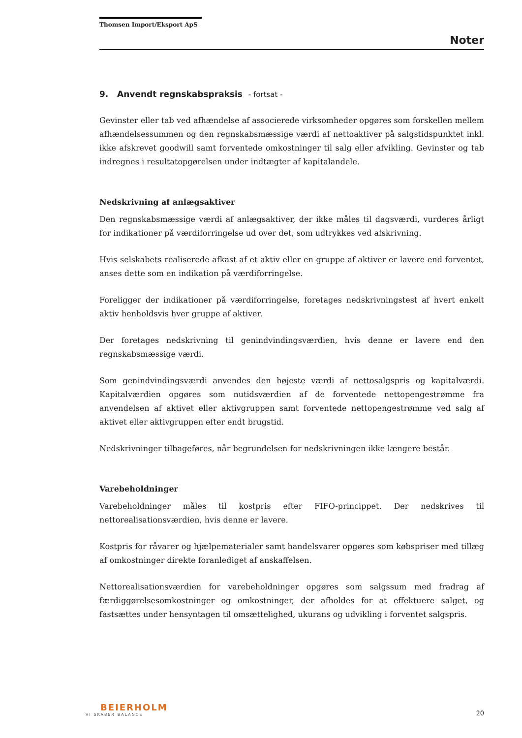Thomsen Import/Eksport ApS
Noter
9. Anvendt regnskabspraksis - fortsat -
Gevinster eller tab ved afhændelse af associerede virksomheder opgøres som forskellen mellem afhændelsessummen og den regnskabsmæssige værdi af nettoaktiver på salgstidspunktet inkl. ikke afskrevet goodwill samt forventede omkostninger til salg eller afvikling. Gevinster og tab indregnes i resultatopgørelsen under indtægter af kapitalandele.
Nedskrivning af anlægsaktiver
Den regnskabsmæssige værdi af anlægsaktiver, der ikke måles til dagsværdi, vurderes årligt for indikationer på værdiforringelse ud over det, som udtrykkes ved afskrivning.
Hvis selskabets realiserede afkast af et aktiv eller en gruppe af aktiver er lavere end forventet, anses dette som en indikation på værdiforringelse.
Foreligger der indikationer på værdiforringelse, foretages nedskrivningstest af hvert enkelt aktiv henholdsvis hver gruppe af aktiver.
Der foretages nedskrivning til genindvindingsværdien, hvis denne er lavere end den regnskabsmæssige værdi.
Som genindvindingsværdi anvendes den højeste værdi af nettosalgspris og kapitalværdi. Kapitalværdien opgøres som nutidsværdien af de forventede nettopengestrømme fra anvendelsen af aktivet eller aktivgruppen samt forventede nettopengestrømme ved salg af aktivet eller aktivgruppen efter endt brugstid.
Nedskrivninger tilbageføres, når begrundelsen for nedskrivningen ikke længere består.
Varebeholdninger
Varebeholdninger måles til kostpris efter FIFO-princippet. Der nedskrives til nettorealisationsværdien, hvis denne er lavere.
Kostpris for råvarer og hjælpematerialer samt handelsvarer opgøres som købspriser med tillæg af omkostninger direkte foranlediget af anskaffelsen.
Nettorealisationsværdien for varebeholdninger opgøres som salgssum med fradrag af færdiggørelsesomkostninger og omkostninger, der afholdes for at effektuere salget, og fastsættes under hensyntagen til omsættelighed, ukurans og udvikling i forventet salgspris.
BEIERHOLM
VI SKABER BALANCE
20